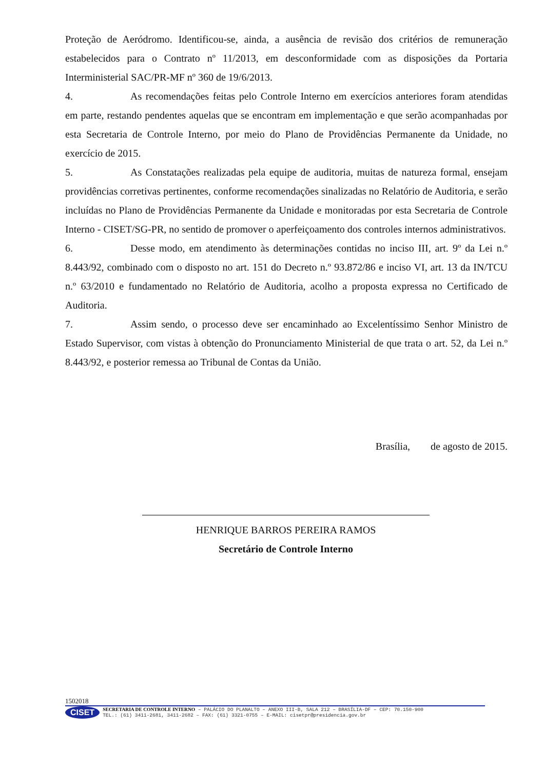Proteção de Aeródromo. Identificou-se, ainda, a ausência de revisão dos critérios de remuneração estabelecidos para o Contrato nº 11/2013, em desconformidade com as disposições da Portaria Interministerial SAC/PR-MF nº 360 de 19/6/2013.
4. As recomendações feitas pelo Controle Interno em exercícios anteriores foram atendidas em parte, restando pendentes aquelas que se encontram em implementação e que serão acompanhadas por esta Secretaria de Controle Interno, por meio do Plano de Providências Permanente da Unidade, no exercício de 2015.
5. As Constatações realizadas pela equipe de auditoria, muitas de natureza formal, ensejam providências corretivas pertinentes, conforme recomendações sinalizadas no Relatório de Auditoria, e serão incluídas no Plano de Providências Permanente da Unidade e monitoradas por esta Secretaria de Controle Interno - CISET/SG-PR, no sentido de promover o aperfeiçoamento dos controles internos administrativos.
6. Desse modo, em atendimento às determinações contidas no inciso III, art. 9º da Lei n.º 8.443/92, combinado com o disposto no art. 151 do Decreto n.º 93.872/86 e inciso VI, art. 13 da IN/TCU n.º 63/2010 e fundamentado no Relatório de Auditoria, acolho a proposta expressa no Certificado de Auditoria.
7. Assim sendo, o processo deve ser encaminhado ao Excelentíssimo Senhor Ministro de Estado Supervisor, com vistas à obtenção do Pronunciamento Ministerial de que trata o art. 52, da Lei n.º 8.443/92, e posterior remessa ao Tribunal de Contas da União.
Brasília, de agosto de 2015.
HENRIQUE BARROS PEREIRA RAMOS
Secretário de Controle Interno
1502018
CISET
SECRETARIA DE CONTROLE INTERNO – PALÁCIO DO PLANALTO – ANEXO III-B, SALA 212 – BRASÍLIA-DF – CEP: 70.150-900
TEL.: (61) 3411-2681, 3411-2682 – FAX: (61) 3321-0755 – E-MAIL: cisetpr@presidencia.gov.br